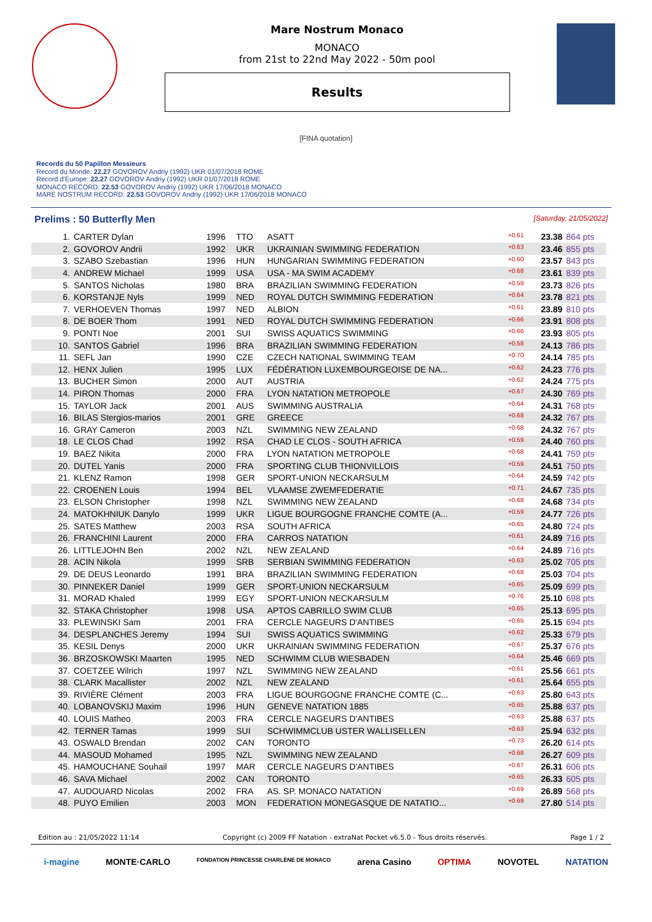Mare Nostrum Monaco
MONACO
from 21st to 22nd May 2022 - 50m pool
Results
[FINA quotation]
Records du 50 Papillon Messieurs
Record du Monde: 22.27 GOVOROV Andriy (1992) UKR 01/07/2018 ROME
Record d'Europe: 22.27 GOVOROV Andriy (1992) UKR 01/07/2018 ROME
MONACO RECORD: 22.53 GOVOROV Andriy (1992) UKR 17/06/2018 MONACO
MARE NOSTRUM RECORD: 22.53 GOVOROV Andriy (1992) UKR 17/06/2018 MONACO
Prelims : 50 Butterfly Men [Saturday, 21/05/2022]
| 1. | CARTER Dylan | 1996 | TTO | ASATT | +0.61 | 23.38 | 864 pts |
| 2. | GOVOROV Andrii | 1992 | UKR | UKRAINIAN SWIMMING FEDERATION | +0.63 | 23.46 | 855 pts |
| 3. | SZABO Szebastian | 1996 | HUN | HUNGARIAN SWIMMING FEDERATION | +0.60 | 23.57 | 843 pts |
| 4. | ANDREW Michael | 1999 | USA | USA - MA SWIM ACADEMY | +0.68 | 23.61 | 839 pts |
| 5. | SANTOS Nicholas | 1980 | BRA | BRAZILIAN SWIMMING FEDERATION | +0.59 | 23.73 | 826 pts |
| 6. | KORSTANJE Nyls | 1999 | NED | ROYAL DUTCH SWIMMING FEDERATION | +0.64 | 23.78 | 821 pts |
| 7. | VERHOEVEN Thomas | 1997 | NED | ALBION | +0.61 | 23.89 | 810 pts |
| 8. | DE BOER Thom | 1991 | NED | ROYAL DUTCH SWIMMING FEDERATION | +0.66 | 23.91 | 808 pts |
| 9. | PONTI Noe | 2001 | SUI | SWISS AQUATICS SWIMMING | +0.66 | 23.93 | 805 pts |
| 10. | SANTOS Gabriel | 1996 | BRA | BRAZILIAN SWIMMING FEDERATION | +0.58 | 24.13 | 786 pts |
| 11. | SEFL Jan | 1990 | CZE | CZECH NATIONAL SWIMMING TEAM | +0.70 | 24.14 | 785 pts |
| 12. | HENX Julien | 1995 | LUX | FÉDÉRATION LUXEMBOURGEOISE DE NA... | +0.62 | 24.23 | 776 pts |
| 13. | BUCHER Simon | 2000 | AUT | AUSTRIA | +0.62 | 24.24 | 775 pts |
| 14. | PIRON Thomas | 2000 | FRA | LYON NATATION METROPOLE | +0.67 | 24.30 | 769 pts |
| 15. | TAYLOR Jack | 2001 | AUS | SWIMMING AUSTRALIA | +0.64 | 24.31 | 768 pts |
| 16. | BILAS Stergios-marios | 2001 | GRE | GREECE | +0.68 | 24.32 | 767 pts |
| 16. | GRAY Cameron | 2003 | NZL | SWIMMING NEW ZEALAND | +0.68 | 24.32 | 767 pts |
| 18. | LE CLOS Chad | 1992 | RSA | CHAD LE CLOS - SOUTH AFRICA | +0.59 | 24.40 | 760 pts |
| 19. | BAEZ Nikita | 2000 | FRA | LYON NATATION METROPOLE | +0.68 | 24.41 | 759 pts |
| 20. | DUTEL Yanis | 2000 | FRA | SPORTING CLUB THIONVILLOIS | +0.59 | 24.51 | 750 pts |
| 21. | KLENZ Ramon | 1998 | GER | SPORT-UNION NECKARSULM | +0.64 | 24.59 | 742 pts |
| 22. | CROENEN Louis | 1994 | BEL | VLAAMSE ZWEMFEDERATIE | +0.71 | 24.67 | 735 pts |
| 23. | ELSON Christopher | 1998 | NZL | SWIMMING NEW ZEALAND | +0.68 | 24.68 | 734 pts |
| 24. | MATOKHNIUK Danylo | 1999 | UKR | LIGUE BOURGOGNE FRANCHE COMTE (A... | +0.59 | 24.77 | 726 pts |
| 25. | SATES Matthew | 2003 | RSA | SOUTH AFRICA | +0.65 | 24.80 | 724 pts |
| 26. | FRANCHINI Laurent | 2000 | FRA | CARROS NATATION | +0.61 | 24.89 | 716 pts |
| 26. | LITTLEJOHN Ben | 2002 | NZL | NEW ZEALAND | +0.64 | 24.89 | 716 pts |
| 28. | ACIN Nikola | 1999 | SRB | SERBIAN SWIMMING FEDERATION | +0.63 | 25.02 | 705 pts |
| 29. | DE DEUS Leonardo | 1991 | BRA | BRAZILIAN SWIMMING FEDERATION | +0.68 | 25.03 | 704 pts |
| 30. | PINNEKER Daniel | 1999 | GER | SPORT-UNION NECKARSULM | +0.65 | 25.09 | 699 pts |
| 31. | MORAD Khaled | 1999 | EGY | SPORT-UNION NECKARSULM | +0.76 | 25.10 | 698 pts |
| 32. | STAKA Christopher | 1998 | USA | APTOS CABRILLO SWIM CLUB | +0.65 | 25.13 | 695 pts |
| 33. | PLEWINSKI Sam | 2001 | FRA | CERCLE NAGEURS D'ANTIBES | +0.65 | 25.15 | 694 pts |
| 34. | DESPLANCHES Jeremy | 1994 | SUI | SWISS AQUATICS SWIMMING | +0.62 | 25.33 | 679 pts |
| 35. | KESIL Denys | 2000 | UKR | UKRAINIAN SWIMMING FEDERATION | +0.67 | 25.37 | 676 pts |
| 36. | BRZOSKOWSKI Maarten | 1995 | NED | SCHWIMM CLUB WIESBADEN | +0.64 | 25.46 | 669 pts |
| 37. | COETZEE Wilrich | 1997 | NZL | SWIMMING NEW ZEALAND | +0.61 | 25.56 | 661 pts |
| 38. | CLARK Macallister | 2002 | NZL | NEW ZEALAND | +0.61 | 25.64 | 655 pts |
| 39. | RIVIÈRE Clément | 2003 | FRA | LIGUE BOURGOGNE FRANCHE COMTE (C... | +0.63 | 25.80 | 643 pts |
| 40. | LOBANOVSKIJ Maxim | 1996 | HUN | GENEVE NATATION 1885 | +0.65 | 25.88 | 637 pts |
| 40. | LOUIS Matheo | 2003 | FRA | CERCLE NAGEURS D'ANTIBES | +0.63 | 25.88 | 637 pts |
| 42. | TERNER Tamas | 1999 | SUI | SCHWIMMCLUB USTER WALLISELLEN | +0.63 | 25.94 | 632 pts |
| 43. | OSWALD Brendan | 2002 | CAN | TORONTO | +0.73 | 26.20 | 614 pts |
| 44. | MASOUD Mohamed | 1995 | NZL | SWIMMING NEW ZEALAND | +0.68 | 26.27 | 609 pts |
| 45. | HAMOUCHANE Souhail | 1997 | MAR | CERCLE NAGEURS D'ANTIBES | +0.67 | 26.31 | 606 pts |
| 46. | SAVA Michael | 2002 | CAN | TORONTO | +0.65 | 26.33 | 605 pts |
| 47. | AUDOUARD Nicolas | 2002 | FRA | AS. SP. MONACO NATATION | +0.69 | 26.89 | 568 pts |
| 48. | PUYO Emilien | 2003 | MON | FEDERATION MONEGASQUE DE NATATIO... | +0.69 | 27.80 | 514 pts |
Edition au : 21/05/2022 11:14 Copyright (c) 2009 FF Natation - extraNat Pocket v6.5.0 - Tous droits réservés. Page 1 / 2
i-magine MONTE·CARLO FONDATION PRINCESSE CHARLÈNE DE MONACO arena Casino OPTIMA NOVOTEL NATATION